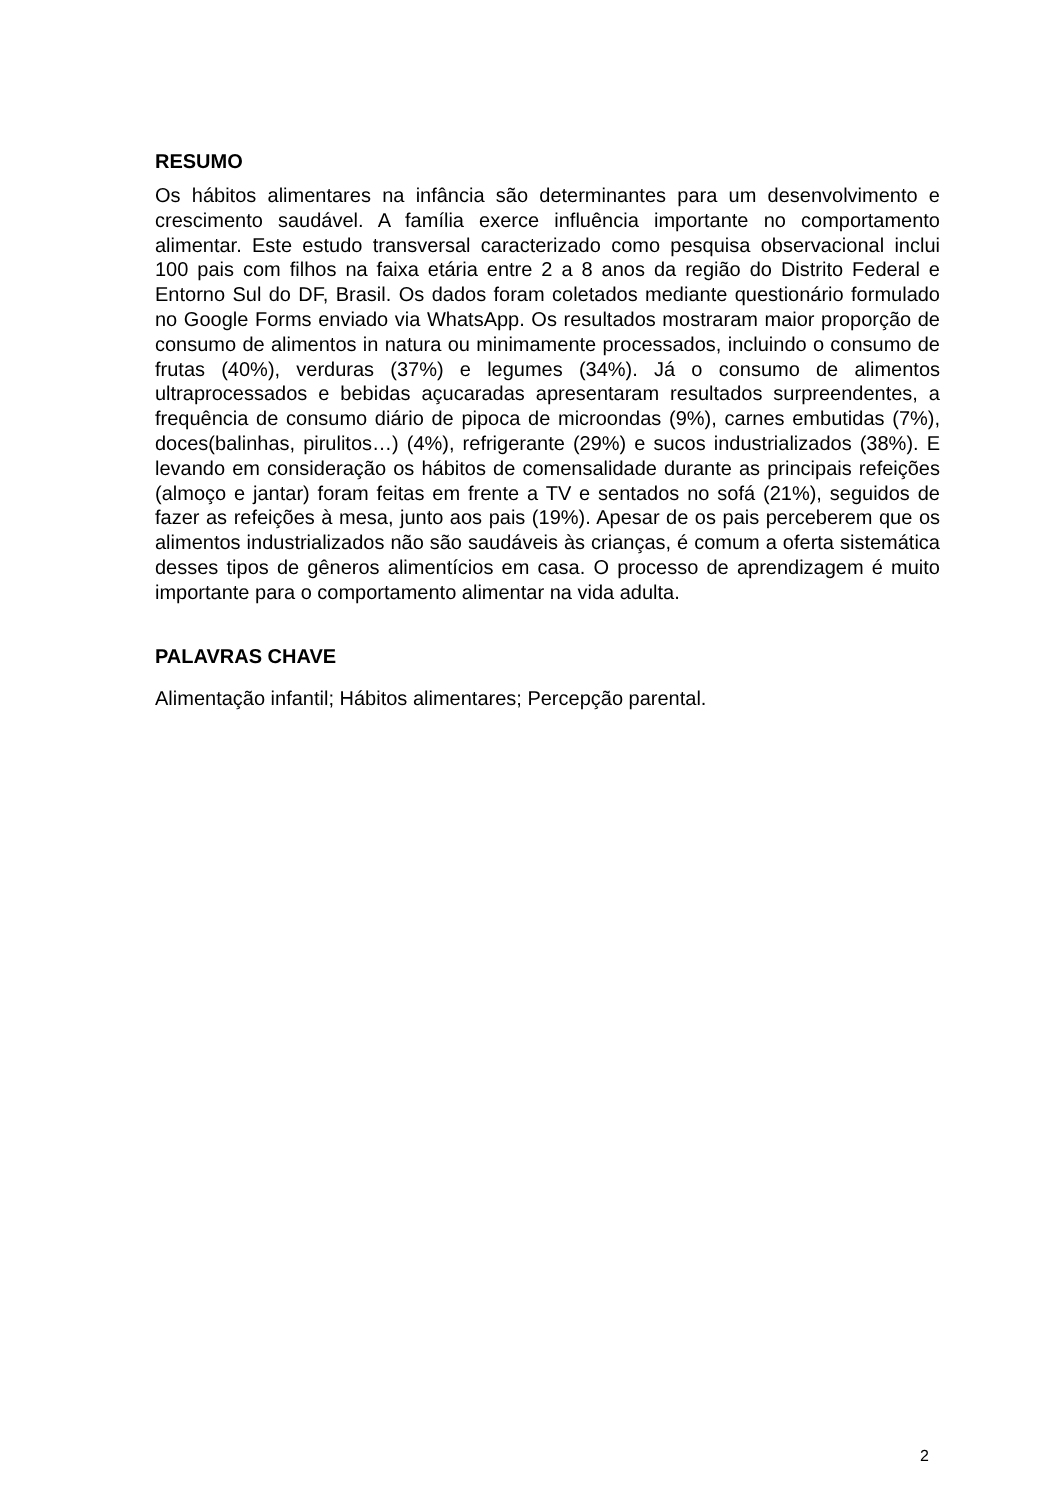RESUMO
Os hábitos alimentares na infância são determinantes para um desenvolvimento e crescimento saudável. A família exerce influência importante no comportamento alimentar. Este estudo transversal caracterizado como pesquisa observacional inclui 100 pais com filhos na faixa etária entre 2 a 8 anos da região do Distrito Federal e Entorno Sul do DF, Brasil. Os dados foram coletados mediante questionário formulado no Google Forms enviado via WhatsApp. Os resultados mostraram maior proporção de consumo de alimentos in natura ou minimamente processados, incluindo o consumo de frutas (40%), verduras (37%) e legumes (34%). Já o consumo de alimentos ultraprocessados e bebidas açucaradas apresentaram resultados surpreendentes, a frequência de consumo diário de pipoca de microondas (9%), carnes embutidas (7%), doces(balinhas, pirulitos…) (4%), refrigerante (29%) e sucos industrializados (38%). E levando em consideração os hábitos de comensalidade durante as principais refeições (almoço e jantar) foram feitas em frente a TV e sentados no sofá (21%), seguidos de fazer as refeições à mesa, junto aos pais (19%). Apesar de os pais perceberem que os alimentos industrializados não são saudáveis às crianças, é comum a oferta sistemática desses tipos de gêneros alimentícios em casa. O processo de aprendizagem é muito importante para o comportamento alimentar na vida adulta.
PALAVRAS CHAVE
Alimentação infantil; Hábitos alimentares; Percepção parental.
2